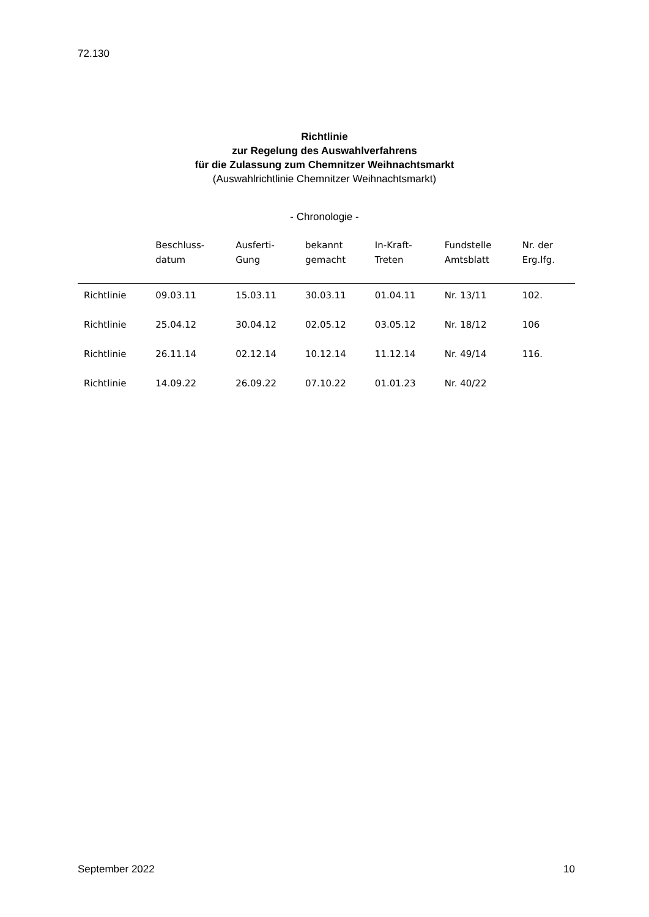72.130
Richtlinie
zur Regelung des Auswahlverfahrens
für die Zulassung zum Chemnitzer Weihnachtsmarkt
(Auswahlrichtlinie Chemnitzer Weihnachtsmarkt)
- Chronologie -
| | Beschluss- datum | Ausferti- Gung | bekannt gemacht | In-Kraft- Treten | Fundstelle Amtsblatt | Nr. der Erg.lfg. |
| --- | --- | --- | --- | --- | --- | --- |
| Richtlinie | 09.03.11 | 15.03.11 | 30.03.11 | 01.04.11 | Nr. 13/11 | 102. |
| Richtlinie | 25.04.12 | 30.04.12 | 02.05.12 | 03.05.12 | Nr. 18/12 | 106 |
| Richtlinie | 26.11.14 | 02.12.14 | 10.12.14 | 11.12.14 | Nr. 49/14 | 116. |
| Richtlinie | 14.09.22 | 26.09.22 | 07.10.22 | 01.01.23 | Nr. 40/22 | |
September 2022 10